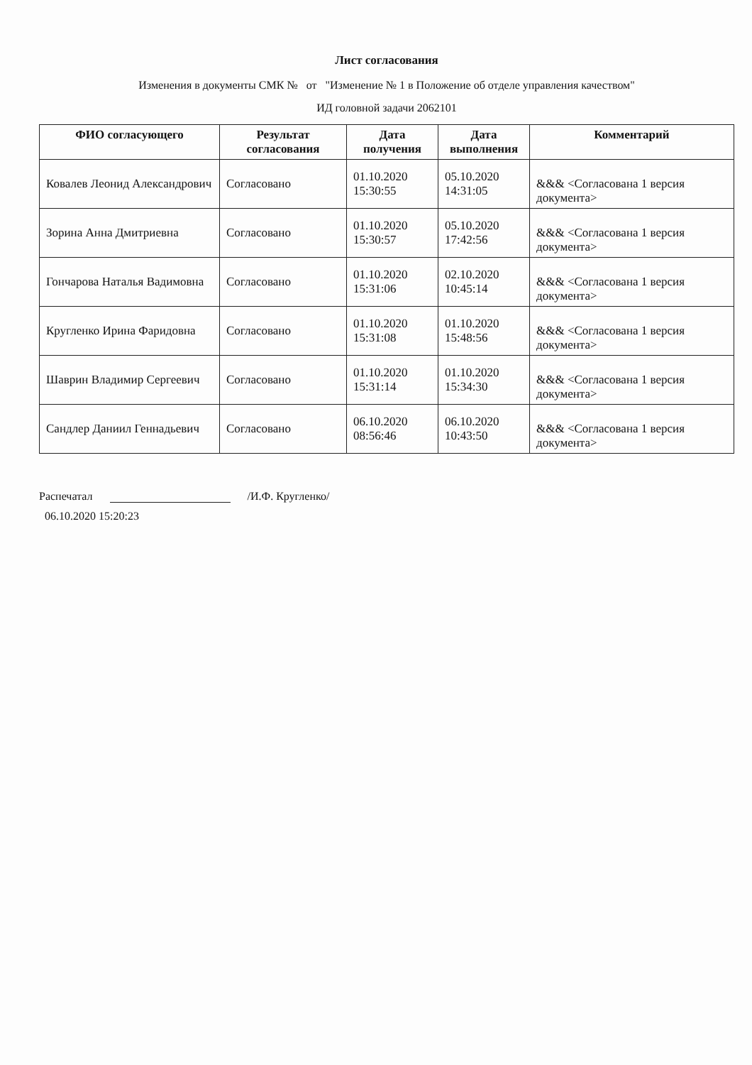Лист согласования
Изменения в документы СМК № от "Изменение № 1 в Положение об отделе управления качеством"
ИД головной задачи 2062101
| ФИО согласующего | Результат согласования | Дата получения | Дата выполнения | Комментарий |
| --- | --- | --- | --- | --- |
| Ковалев Леонид Александрович | Согласовано | 01.10.2020 15:30:55 | 05.10.2020 14:31:05 | &&& <Согласована 1 версия документа> |
| Зорина Анна Дмитриевна | Согласовано | 01.10.2020 15:30:57 | 05.10.2020 17:42:56 | &&& <Согласована 1 версия документа> |
| Гончарова Наталья Вадимовна | Согласовано | 01.10.2020 15:31:06 | 02.10.2020 10:45:14 | &&& <Согласована 1 версия документа> |
| Кругленко Ирина Фаридовна | Согласовано | 01.10.2020 15:31:08 | 01.10.2020 15:48:56 | &&& <Согласована 1 версия документа> |
| Шаврин Владимир Сергеевич | Согласовано | 01.10.2020 15:31:14 | 01.10.2020 15:34:30 | &&& <Согласована 1 версия документа> |
| Сандлер Даниил Геннадьевич | Согласовано | 06.10.2020 08:56:46 | 06.10.2020 10:43:50 | &&& <Согласована 1 версия документа> |
Распечатал /И.Ф. Кругленко/
06.10.2020 15:20:23